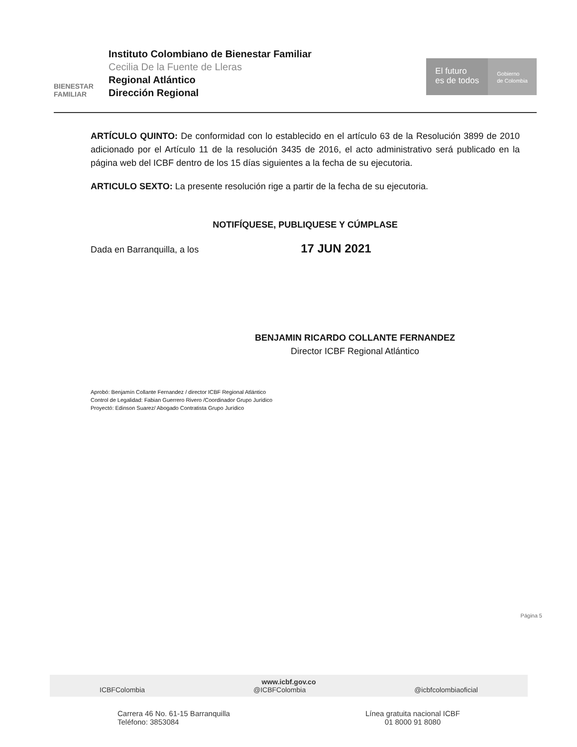BIENESTAR
FAMILIAR
Instituto Colombiano de Bienestar Familiar
Cecilia De la Fuente de Lleras
Regional Atlántico
Dirección Regional
El futuro
es de todos
Gobierno
de Colombia
ARTÍCULO QUINTO: De conformidad con lo establecido en el artículo 63 de la Resolución 3899 de 2010 adicionado por el Artículo 11 de la resolución 3435 de 2016, el acto administrativo será publicado en la página web del ICBF dentro de los 15 días siguientes a la fecha de su ejecutoria.
ARTICULO SEXTO: La presente resolución rige a partir de la fecha de su ejecutoria.
NOTIFÍQUESE, PUBLIQUESE Y CÚMPLASE
Dada en Barranquilla, a los 17 JUN 2021
BENJAMIN RICARDO COLLANTE FERNANDEZ
Director ICBF Regional Atlántico
Aprobó: Benjamín Collante Fernandez / director ICBF Regional Atlántico
Control de Legalidad: Fabian Guerrero Rivero /Coordinador Grupo Jurídico
Proyectó: Edinson Suarez/ Abogado Contratista Grupo Jurídico
Página 5
www.icbf.gov.co
ICBFColombia @ICBFColombia @icbfcolombiaoficial
Carrera 46 No. 61-15 Barranquilla
Teléfono: 3853084
Línea gratuita nacional ICBF
01 8000 91 8080